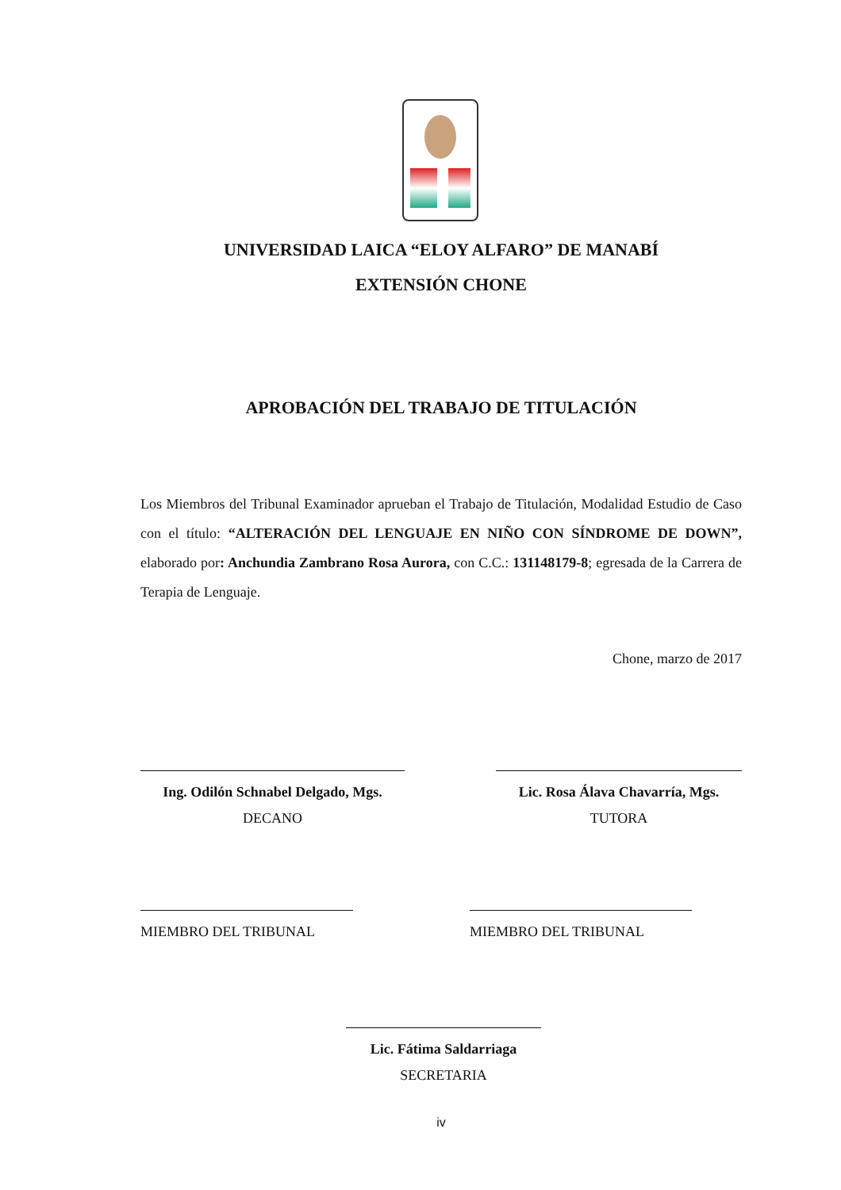UNIVERSIDAD LAICA “ELOY ALFARO” DE MANABÍ
EXTENSIÓN CHONE
APROBACIÓN DEL TRABAJO DE TITULACIÓN
Los Miembros del Tribunal Examinador aprueban el Trabajo de Titulación, Modalidad Estudio de Caso con el título: “ALTERACIÓN DEL LENGUAJE EN NIÑO CON SÍNDROME DE DOWN”, elaborado por: Anchundia Zambrano Rosa Aurora, con C.C.: 131148179-8; egresada de la Carrera de Terapia de Lenguaje.
Chone, marzo de 2017
Ing. Odilón Schnabel Delgado, Mgs.
DECANO
Lic. Rosa Álava Chavarría, Mgs.
TUTORA
MIEMBRO DEL TRIBUNAL MIEMBRO DEL TRIBUNAL
Lic. Fátima Saldarriaga
SECRETARIA
iv